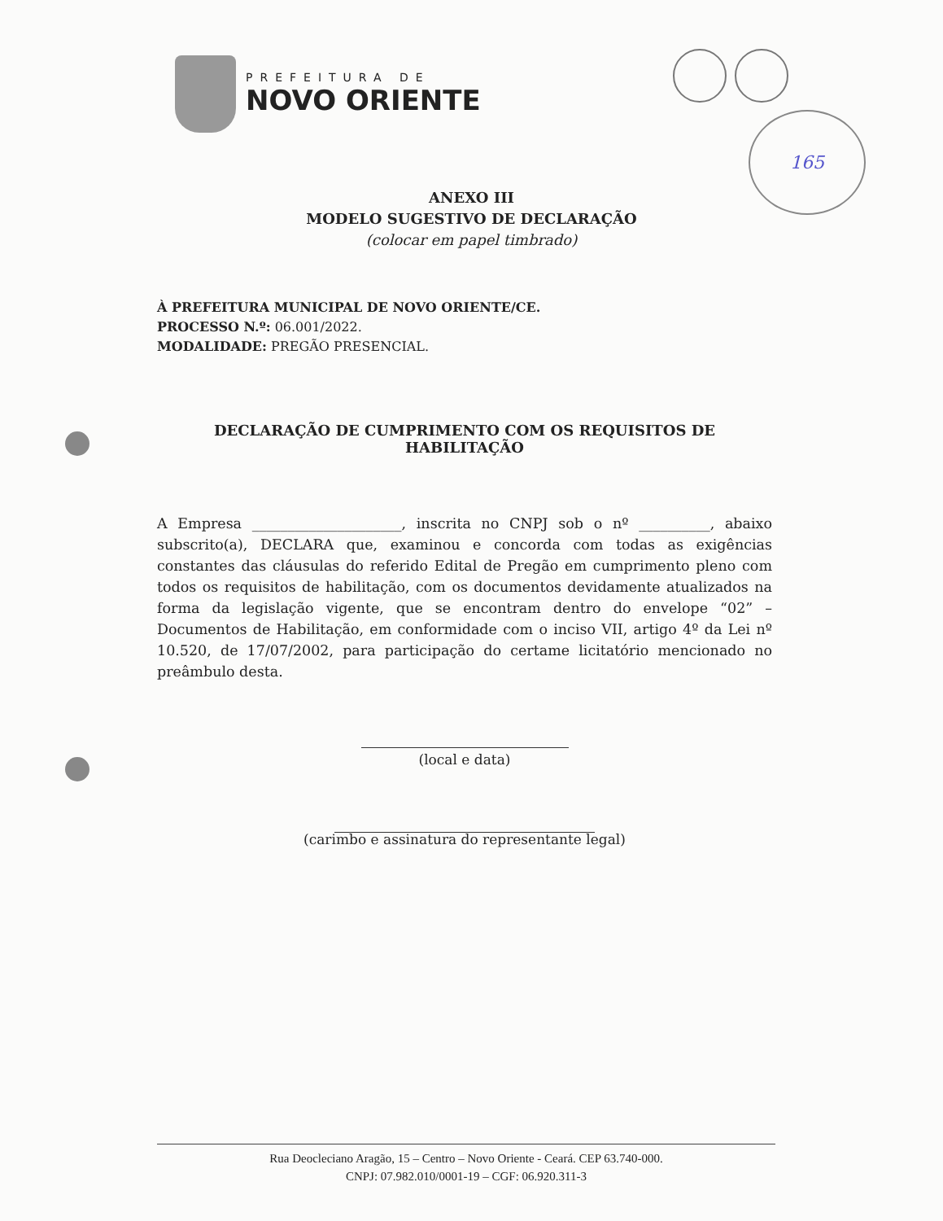PREFEITURA DE
NOVO ORIENTE
165
ANEXO III
MODELO SUGESTIVO DE DECLARAÇÃO
(colocar em papel timbrado)
À PREFEITURA MUNICIPAL DE NOVO ORIENTE/CE.
PROCESSO N.º: 06.001/2022.
MODALIDADE: PREGÃO PRESENCIAL.
DECLARAÇÃO DE CUMPRIMENTO COM OS REQUISITOS DE HABILITAÇÃO
A Empresa _____________________, inscrita no CNPJ sob o nº __________, abaixo subscrito(a), DECLARA que, examinou e concorda com todas as exigências constantes das cláusulas do referido Edital de Pregão em cumprimento pleno com todos os requisitos de habilitação, com os documentos devidamente atualizados na forma da legislação vigente, que se encontram dentro do envelope “02” – Documentos de Habilitação, em conformidade com o inciso VII, artigo 4º da Lei nº 10.520, de 17/07/2002, para participação do certame licitatório mencionado no preâmbulo desta.
(local e data)
(carimbo e assinatura do representante legal)
Rua Deocleciano Aragão, 15 – Centro – Novo Oriente - Ceará. CEP 63.740-000.
CNPJ: 07.982.010/0001-19 – CGF: 06.920.311-3